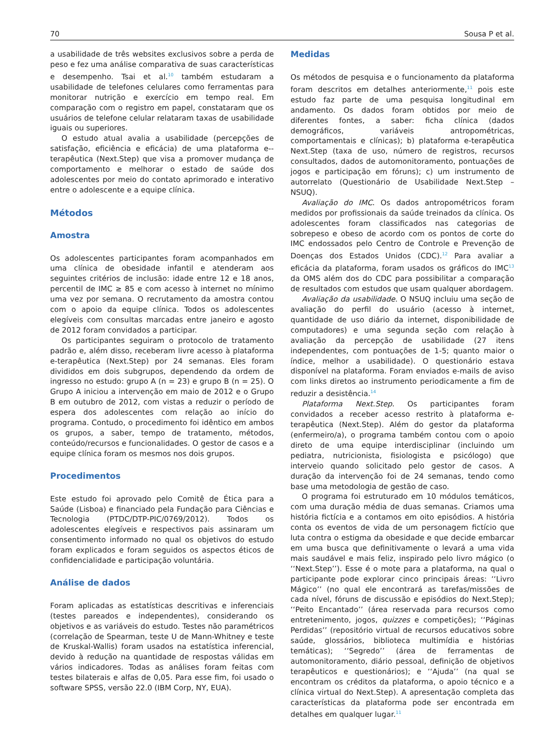70 Sousa P et al.
a usabilidade de três websites exclusivos sobre a perda de peso e fez uma análise comparativa de suas características e desempenho. Tsai et al.<sup>10</sup> também estudaram a usabilidade de telefones celulares como ferramentas para monitorar nutrição e exercício em tempo real. Em comparação com o registro em papel, constataram que os usuários de telefone celular relataram taxas de usabilidade iguais ou superiores.
O estudo atual avalia a usabilidade (percepções de satisfação, eficiência e eficácia) de uma plataforma e--terapêutica (Next.Step) que visa a promover mudança de comportamento e melhorar o estado de saúde dos adolescentes por meio do contato aprimorado e interativo entre o adolescente e a equipe clínica.
Métodos
Amostra
Os adolescentes participantes foram acompanhados em uma clínica de obesidade infantil e atenderam aos seguintes critérios de inclusão: idade entre 12 e 18 anos, percentil de IMC ≥ 85 e com acesso à internet no mínimo uma vez por semana. O recrutamento da amostra contou com o apoio da equipe clínica. Todos os adolescentes elegíveis com consultas marcadas entre janeiro e agosto de 2012 foram convidados a participar.
Os participantes seguiram o protocolo de tratamento padrão e, além disso, receberam livre acesso à plataforma e-terapêutica (Next.Step) por 24 semanas. Eles foram divididos em dois subgrupos, dependendo da ordem de ingresso no estudo: grupo A (n = 23) e grupo B (n = 25). O Grupo A iniciou a intervenção em maio de 2012 e o Grupo B em outubro de 2012, com vistas a reduzir o período de espera dos adolescentes com relação ao início do programa. Contudo, o procedimento foi idêntico em ambos os grupos, a saber, tempo de tratamento, métodos, conteúdo/recursos e funcionalidades. O gestor de casos e a equipe clínica foram os mesmos nos dois grupos.
Procedimentos
Este estudo foi aprovado pelo Comitê de Ética para a Saúde (Lisboa) e financiado pela Fundação para Ciências e Tecnologia (PTDC/DTP-PIC/0769/2012). Todos os adolescentes elegíveis e respectivos pais assinaram um consentimento informado no qual os objetivos do estudo foram explicados e foram seguidos os aspectos éticos de confidencialidade e participação voluntária.
Análise de dados
Foram aplicadas as estatísticas descritivas e inferenciais (testes pareados e independentes), considerando os objetivos e as variáveis do estudo. Testes não paramétricos (correlação de Spearman, teste U de Mann-Whitney e teste de Kruskal-Wallis) foram usados na estatística inferencial, devido à redução na quantidade de respostas válidas em vários indicadores. Todas as análises foram feitas com testes bilaterais e alfas de 0,05. Para esse fim, foi usado o software SPSS, versão 22.0 (IBM Corp, NY, EUA).
Medidas
Os métodos de pesquisa e o funcionamento da plataforma foram descritos em detalhes anteriormente,<sup>11</sup> pois este estudo faz parte de uma pesquisa longitudinal em andamento. Os dados foram obtidos por meio de diferentes fontes, a saber: ficha clínica (dados demográficos, variáveis antropométricas, comportamentais e clínicas); b) plataforma e-terapêutica Next.Step (taxa de uso, número de registros, recursos consultados, dados de automonitoramento, pontuações de jogos e participação em fóruns); c) um instrumento de autorrelato (Questionário de Usabilidade Next.Step – NSUQ).
Avaliação do IMC. Os dados antropométricos foram medidos por profissionais da saúde treinados da clínica. Os adolescentes foram classificados nas categorias de sobrepeso e obeso de acordo com os pontos de corte do IMC endossados pelo Centro de Controle e Prevenção de Doenças dos Estados Unidos (CDC).<sup>12</sup> Para avaliar a eficácia da plataforma, foram usados os gráficos do IMC<sup>13</sup> da OMS além dos do CDC para possibilitar a comparação de resultados com estudos que usam qualquer abordagem.
Avaliação da usabilidade. O NSUQ incluiu uma seção de avaliação do perfil do usuário (acesso à internet, quantidade de uso diário da internet, disponibilidade de computadores) e uma segunda seção com relação à avaliação da percepção de usabilidade (27 itens independentes, com pontuações de 1-5; quanto maior o índice, melhor a usabilidade). O questionário estava disponível na plataforma. Foram enviados e-mails de aviso com links diretos ao instrumento periodicamente a fim de reduzir a desistência.<sup>14</sup>
Plataforma Next.Step. Os participantes foram convidados a receber acesso restrito à plataforma e-terapêutica (Next.Step). Além do gestor da plataforma (enfermeiro/a), o programa também contou com o apoio direto de uma equipe interdisciplinar (incluindo um pediatra, nutricionista, fisiologista e psicólogo) que interveio quando solicitado pelo gestor de casos. A duração da intervenção foi de 24 semanas, tendo como base uma metodologia de gestão de caso.
O programa foi estruturado em 10 módulos temáticos, com uma duração média de duas semanas. Criamos uma história fictícia e a contamos em oito episódios. A história conta os eventos de vida de um personagem fictício que luta contra o estigma da obesidade e que decide embarcar em uma busca que definitivamente o levará a uma vida mais saudável e mais feliz, inspirado pelo livro mágico (o ‘‘Next.Step’’). Esse é o mote para a plataforma, na qual o participante pode explorar cinco principais áreas: ‘‘Livro Mágico’’ (no qual ele encontrará as tarefas/missões de cada nível, fóruns de discussão e episódios do Next.Step); ‘‘Peito Encantado’’ (área reservada para recursos como entretenimento, jogos, quizzes e competições); ‘‘Páginas Perdidas’’ (repositório virtual de recursos educativos sobre saúde, glossários, biblioteca multimídia e histórias temáticas); ‘‘Segredo’’ (área de ferramentas de automonitoramento, diário pessoal, definição de objetivos terapêuticos e questionários); e ‘‘Ajuda’’ (na qual se encontram os créditos da plataforma, o apoio técnico e a clínica virtual do Next.Step). A apresentação completa das características da plataforma pode ser encontrada em detalhes em qualquer lugar.<sup>11</sup>